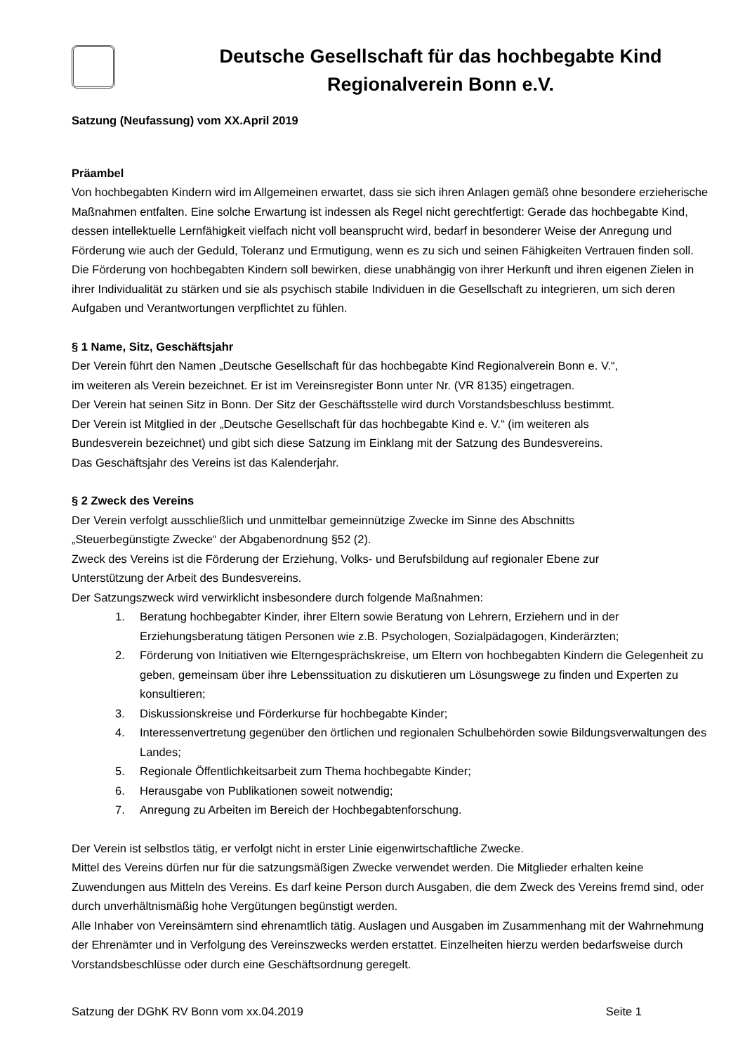Deutsche Gesellschaft für das hochbegabte Kind
Regionalverein Bonn e.V.
Satzung (Neufassung) vom XX.April 2019
Präambel
Von hochbegabten Kindern wird im Allgemeinen erwartet, dass sie sich ihren Anlagen gemäß ohne besondere erzieherische Maßnahmen entfalten. Eine solche Erwartung ist indessen als Regel nicht gerechtfertigt: Gerade das hochbegabte Kind, dessen intellektuelle Lernfähigkeit vielfach nicht voll beansprucht wird, bedarf in besonderer Weise der Anregung und Förderung wie auch der Geduld, Toleranz und Ermutigung, wenn es zu sich und seinen Fähigkeiten Vertrauen finden soll.
Die Förderung von hochbegabten Kindern soll bewirken, diese unabhängig von ihrer Herkunft und ihren eigenen Zielen in ihrer Individualität zu stärken und sie als psychisch stabile Individuen in die Gesellschaft zu integrieren, um sich deren Aufgaben und Verantwortungen verpflichtet zu fühlen.
§ 1 Name, Sitz, Geschäftsjahr
Der Verein führt den Namen „Deutsche Gesellschaft für das hochbegabte Kind Regionalverein Bonn e. V.“,
im weiteren als Verein bezeichnet. Er ist im Vereinsregister Bonn unter Nr. (VR 8135) eingetragen.
Der Verein hat seinen Sitz in Bonn. Der Sitz der Geschäftsstelle wird durch Vorstandsbeschluss bestimmt.
Der Verein ist Mitglied in der „Deutsche Gesellschaft für das hochbegabte Kind e. V.“ (im weiteren als
Bundesverein bezeichnet) und gibt sich diese Satzung im Einklang mit der Satzung des Bundesvereins.
Das Geschäftsjahr des Vereins ist das Kalenderjahr.
§ 2 Zweck des Vereins
Der Verein verfolgt ausschließlich und unmittelbar gemeinnützige Zwecke im Sinne des Abschnitts
„Steuerbegünstigte Zwecke“ der Abgabenordnung §52 (2).
Zweck des Vereins ist die Förderung der Erziehung, Volks- und Berufsbildung auf regionaler Ebene zur
Unterstützung der Arbeit des Bundesvereins.
Der Satzungszweck wird verwirklicht insbesondere durch folgende Maßnahmen:
1. Beratung hochbegabter Kinder, ihrer Eltern sowie Beratung von Lehrern, Erziehern und in der Erziehungsberatung tätigen Personen wie z.B. Psychologen, Sozialpädagogen, Kinderärzten;
2. Förderung von Initiativen wie Elterngesprächskreise, um Eltern von hochbegabten Kindern die Gelegenheit zu geben, gemeinsam über ihre Lebenssituation zu diskutieren um Lösungswege zu finden und Experten zu konsultieren;
3. Diskussionskreise und Förderkurse für hochbegabte Kinder;
4. Interessenvertretung gegenüber den örtlichen und regionalen Schulbehörden sowie Bildungsverwaltungen des Landes;
5. Regionale Öffentlichkeitsarbeit zum Thema hochbegabte Kinder;
6. Herausgabe von Publikationen soweit notwendig;
7. Anregung zu Arbeiten im Bereich der Hochbegabtenforschung.
Der Verein ist selbstlos tätig, er verfolgt nicht in erster Linie eigenwirtschaftliche Zwecke.
Mittel des Vereins dürfen nur für die satzungsmäßigen Zwecke verwendet werden. Die Mitglieder erhalten keine Zuwendungen aus Mitteln des Vereins. Es darf keine Person durch Ausgaben, die dem Zweck des Vereins fremd sind, oder durch unverhältnismäßig hohe Vergütungen begünstigt werden.
Alle Inhaber von Vereinsämtern sind ehrenamtlich tätig. Auslagen und Ausgaben im Zusammenhang mit der Wahrnehmung der Ehrenämter und in Verfolgung des Vereinszwecks werden erstattet. Einzelheiten hierzu werden bedarfsweise durch Vorstandsbeschlüsse oder durch eine Geschäftsordnung geregelt.
Satzung der DGhK RV Bonn vom xx.04.2019 Seite 1